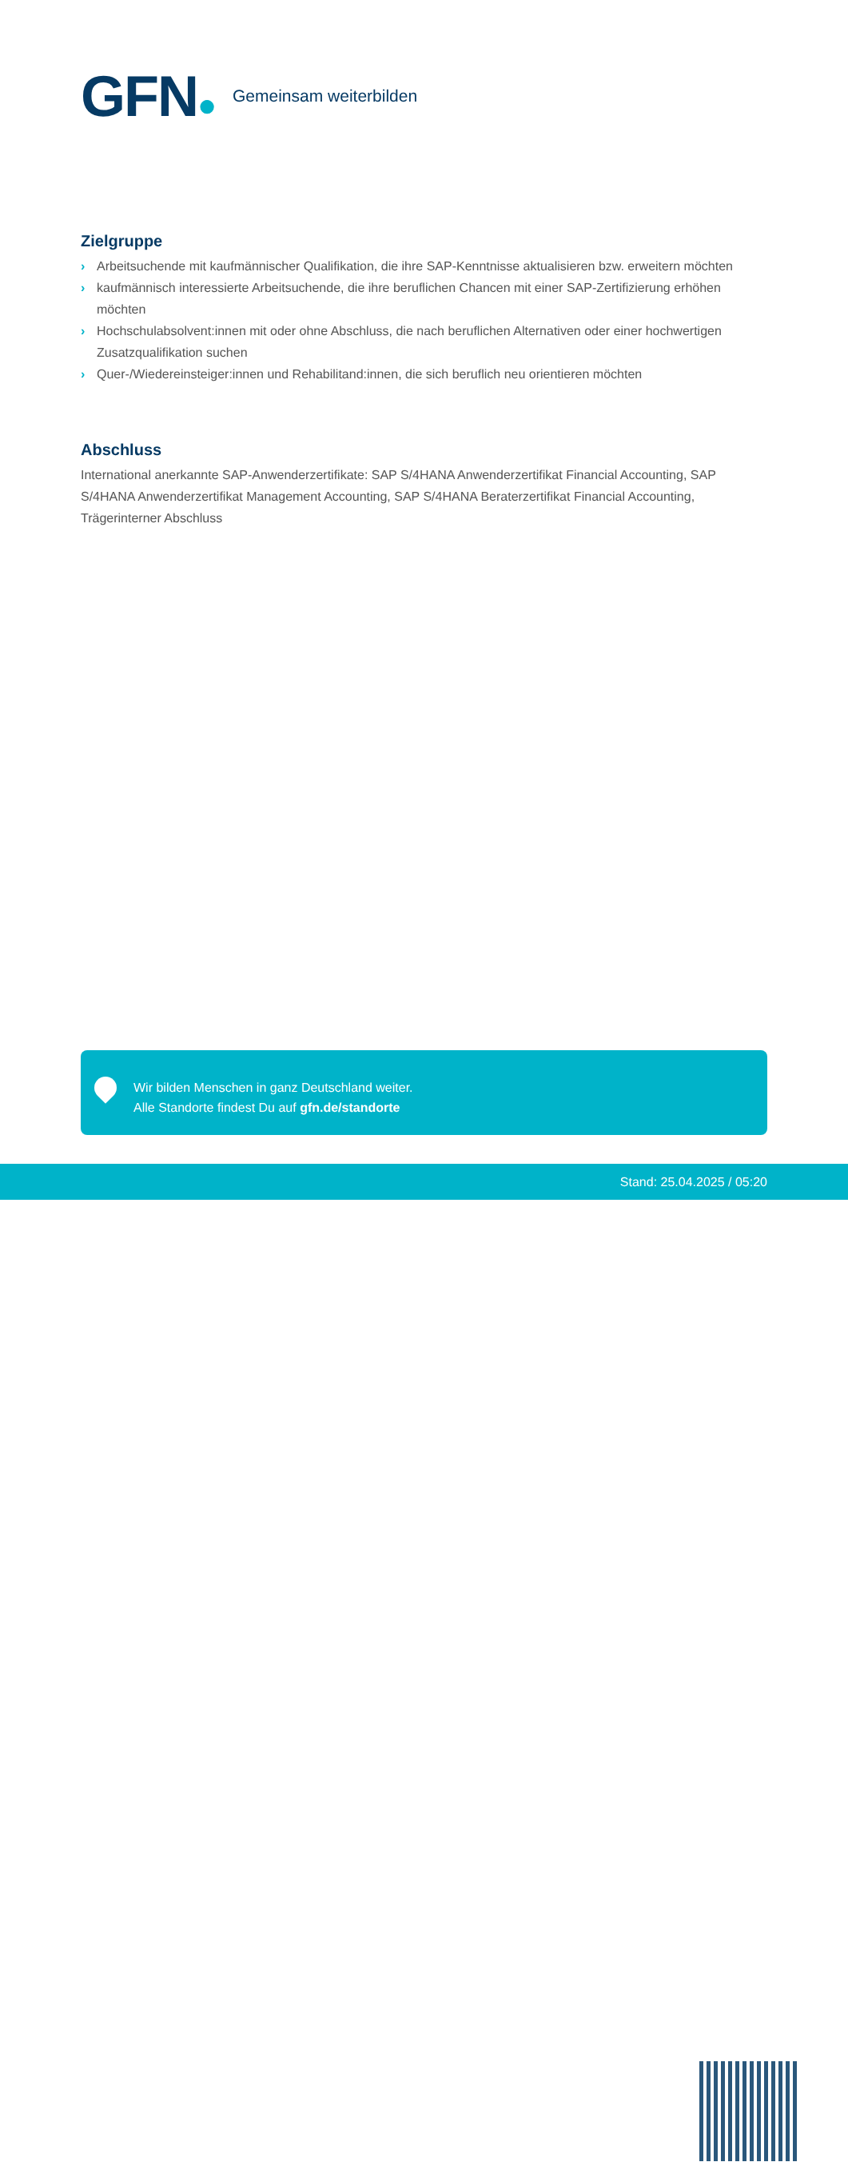GFN●
Gemeinsam weiterbilden
Zielgruppe
› Arbeitsuchende mit kaufmännischer Qualifikation, die ihre SAP-Kenntnisse aktualisieren bzw. erweitern möchten
› kaufmännisch interessierte Arbeitsuchende, die ihre beruflichen Chancen mit einer SAP-Zertifizierung erhöhen möchten
› Hochschulabsolvent:innen mit oder ohne Abschluss, die nach beruflichen Alternativen oder einer hochwertigen Zusatzqualifikation suchen
› Quer-/Wiedereinsteiger:innen und Rehabilitand:innen, die sich beruflich neu orientieren möchten
Abschluss
International anerkannte SAP-Anwenderzertifikate: SAP S/4HANA Anwenderzertifikat Financial Accounting, SAP S/4HANA Anwenderzertifikat Management Accounting, SAP S/4HANA Beraterzertifikat Financial Accounting, Trägerinterner Abschluss
Wir bilden Menschen in ganz Deutschland weiter.
Alle Standorte findest Du auf gfn.de/standorte
Stand: 25.04.2025 / 05:20